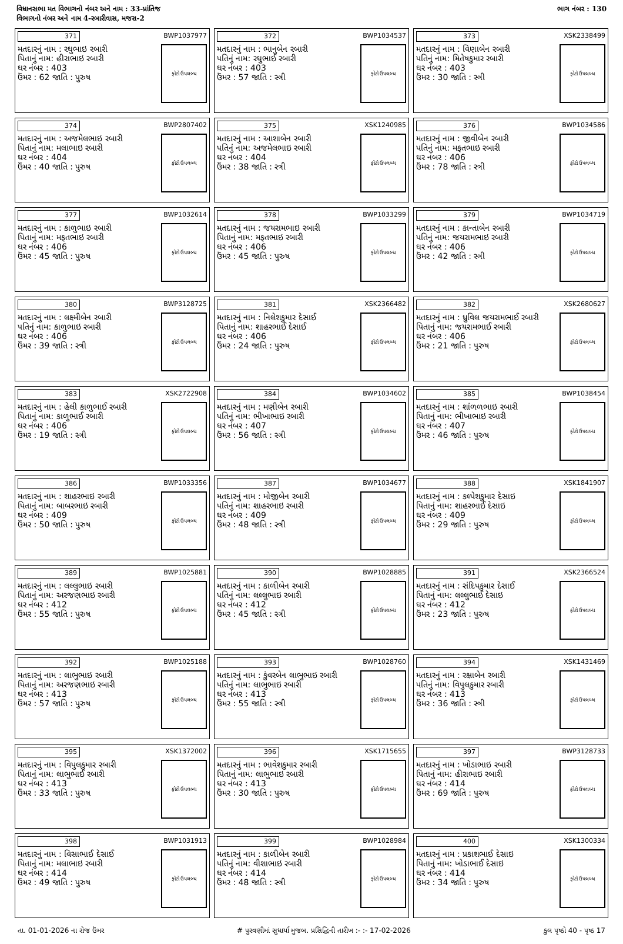વિધાનસભા મત વિભાગનો નંબર અને નામ : 33-પ્રાંતિજ
વિભાગનો નંબર અને નામ 4-રબારીવાસ, મજરા-2
ભાગ નંબર : 130
371 BWP1037977
મતદારનું નામ : રઘુભાઇ રબારી
પિતાનું નામ: હીરાભાઇ રબારી
ઘર નંબર : 403
ઉંમર : 62 જાતિ : પુરુષ
ફોટો ઉપલબ્ધ
372 BWP1034537
મતદારનું નામ : ભાનુબેન રબારી
પતિનું નામ: રઘુભાઈ રબારી
ઘર નંબર : 403
ઉંમર : 57 જાતિ : સ્ત્રી
ફોટો ઉપલબ્ધ
373 XSK2338499
મતદારનું નામ : વિણાબેન રબારી
પતિનું નામ: મિતેષકુમાર રબારી
ઘર નંબર : 403
ઉંમર : 30 જાતિ : સ્ત્રી
ફોટો ઉપલબ્ધ
374 BWP2807402
મતદારનું નામ : અજમેલભાઇ રબારી
પિતાનું નામ: મલાભાઇ રબારી
ઘર નંબર : 404
ઉંમર : 40 જાતિ : પુરુષ
ફોટો ઉપલબ્ધ
375 XSK1240985
મતદારનું નામ : આશાબેન રબારી
પતિનું નામ: અજમેલભાઇ રબારી
ઘર નંબર : 404
ઉંમર : 38 જાતિ : સ્ત્રી
ફોટો ઉપલબ્ધ
376 BWP1034586
મતદારનું નામ : જીવીબેન રબારી
પતિનું નામ: મફતભાઇ રબારી
ઘર નંબર : 406
ઉંમર : 78 જાતિ : સ્ત્રી
ફોટો ઉપલબ્ધ
377 BWP1032614
મતદારનું નામ : કાળુભાઇ રબારી
પિતાનું નામ: મફતભાઇ રબારી
ઘર નંબર : 406
ઉંમર : 45 જાતિ : પુરુષ
ફોટો ઉપલબ્ધ
378 BWP1033299
મતદારનું નામ : જયરામભાઇ રબારી
પિતાનું નામ: મફતભાઇ રબારી
ઘર નંબર : 406
ઉંમર : 45 જાતિ : પુરુષ
ફોટો ઉપલબ્ધ
379 BWP1034719
મતદારનું નામ : કાન્તાબેન રબારી
પતિનું નામ: જયરામભાઇ રબારી
ઘર નંબર : 406
ઉંમર : 42 જાતિ : સ્ત્રી
ફોટો ઉપલબ્ધ
380 BWP3128725
મતદારનું નામ : લક્ષ્મીબેન રબારી
પતિનું નામ: કાળુભાઇ રબારી
ઘર નંબર : 406
ઉંમર : 39 જાતિ : સ્ત્રી
ફોટો ઉપલબ્ધ
381 XSK2366482
મતદારનું નામ : નિલેશકુમાર દેસાઈ
પિતાનું નામ: શાહરભાઈ દેસાઈ
ઘર નંબર : 406
ઉંમર : 24 જાતિ : પુરુષ
ફોટો ઉપલબ્ધ
382 XSK2680627
મતદારનું નામ : ધ્રુવિલ જયરામભાઈ રબારી
પિતાનું નામ: જયરામભાઈ રબારી
ઘર નંબર : 406
ઉંમર : 21 જાતિ : પુરુષ
ફોટો ઉપલબ્ધ
383 XSK2722908
મતદારનું નામ : હેલી કાળુભાઈ રબારી
પિતાનું નામ: કાળુભાઈ રબારી
ઘર નંબર : 406
ઉંમર : 19 જાતિ : સ્ત્રી
ફોટો ઉપલબ્ધ
384 BWP1034602
મતદારનું નામ : મણીબેન રબારી
પતિનું નામ: ભીખાભાઇ રબારી
ઘર નંબર : 407
ઉંમર : 56 જાતિ : સ્ત્રી
ફોટો ઉપલબ્ધ
385 BWP1038454
મતદારનું નામ : શાંળળભાઇ રબારી
પિતાનું નામ: ભીખાભાઇ રબારી
ઘર નંબર : 407
ઉંમર : 46 જાતિ : પુરુષ
ફોટો ઉપલબ્ધ
386 BWP1033356
મતદારનું નામ : શાહરભાઇ રબારી
પિતાનું નામ: બાબરભાઇ રબારી
ઘર નંબર : 409
ઉંમર : 50 જાતિ : પુરુષ
ફોટો ઉપલબ્ધ
387 BWP1034677
મતદારનું નામ : મોજીબેન રબારી
પતિનું નામ: શાહરભાઇ રબારી
ઘર નંબર : 409
ઉંમર : 48 જાતિ : સ્ત્રી
ફોટો ઉપલબ્ધ
388 XSK1841907
મતદારનું નામ : કલ્પેશકુમાર દેસાઇ
પિતાનું નામ: શાહરભાઈ દેસાઇ
ઘર નંબર : 409
ઉંમર : 29 જાતિ : પુરુષ
ફોટો ઉપલબ્ધ
389 BWP1025881
મતદારનું નામ : લલ્લુભાઇ રબારી
પિતાનું નામ: અરજણભાઇ રબારી
ઘર નંબર : 412
ઉંમર : 55 જાતિ : પુરુષ
ફોટો ઉપલબ્ધ
390 BWP1028885
મતદારનું નામ : કાળીબેન રબારી
પતિનું નામ: લલ્લુભાઇ રબારી
ઘર નંબર : 412
ઉંમર : 45 જાતિ : સ્ત્રી
ફોટો ઉપલબ્ધ
391 XSK2366524
મતદારનું નામ : સંદિપકુમાર દેસાઈ
પિતાનું નામ: લલ્લુભાઈ દેસાઇ
ઘર નંબર : 412
ઉંમર : 23 જાતિ : પુરુષ
ફોટો ઉપલબ્ધ
392 BWP1025188
મતદારનું નામ : લાભુભાઇ રબારી
પિતાનું નામ: અરજણભાઇ રબારી
ઘર નંબર : 413
ઉંમર : 57 જાતિ : પુરુષ
ફોટો ઉપલબ્ધ
393 BWP1028760
મતદારનું નામ : કુંવરબેન લાભુભાઇ રબારી
પતિનું નામ: લાભુભાઇ રબારી
ઘર નંબર : 413
ઉંમર : 55 જાતિ : સ્ત્રી
ફોટો ઉપલબ્ધ
394 XSK1431469
મતદારનું નામ : રક્ષાબેન રબારી
પતિનું નામ: વિપુલકુમાર રબારી
ઘર નંબર : 413
ઉંમર : 36 જાતિ : સ્ત્રી
ફોટો ઉપલબ્ધ
395 XSK1372002
મતદારનું નામ : વિપુલકુમાર રબારી
પિતાનું નામ: લાભુભાઈ રબારી
ઘર નંબર : 413
ઉંમર : 33 જાતિ : પુરુષ
ફોટો ઉપલબ્ધ
396 XSK1715655
મતદારનું નામ : ભાવેશકુમાર રબારી
પિતાનું નામ: લાભુભાઇ રબારી
ઘર નંબર : 413
ઉંમર : 30 જાતિ : પુરુષ
ફોટો ઉપલબ્ધ
397 BWP3128733
મતદારનું નામ : ખોડાભાઇ રબારી
પિતાનું નામ: હીરાભાઇ રબારી
ઘર નંબર : 414
ઉંમર : 69 જાતિ : પુરુષ
ફોટો ઉપલબ્ધ
398 BWP1031913
મતદારનું નામ : વિસાભાઈ દેસાઈ
પિતાનું નામ: મલાભાઇ રબારી
ઘર નંબર : 414
ઉંમર : 49 જાતિ : પુરુષ
ફોટો ઉપલબ્ધ
399 BWP1028984
મતદારનું નામ : કાળીબેન રબારી
પતિનું નામ: વીશાભાઇ રબારી
ઘર નંબર : 414
ઉંમર : 48 જાતિ : સ્ત્રી
ફોટો ઉપલબ્ધ
400 XSK1300334
મતદારનું નામ : પ્રકાશભાઈ દેસાઇ
પિતાનું નામ: ખોડાભાઈ દેસાઇ
ઘર નંબર : 414
ઉંમર : 34 જાતિ : પુરુષ
ફોટો ઉપલબ્ધ
તા. 01-01-2026 ના રોજ ઉંમર # પુરવણીમાં સુધાર્યા મુજબ. પ્રસિદ્ધિની તારીખ :- :- 17-02-2026 કુલ પૃષ્ઠો 40 - પૃષ્ઠ 17